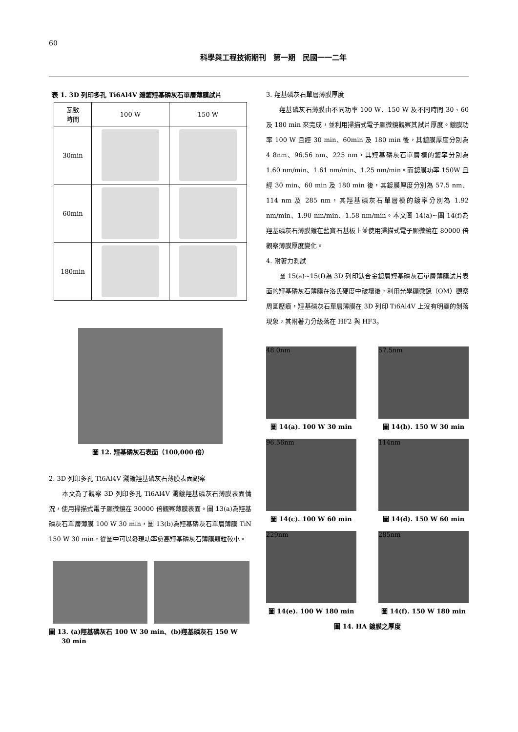60
科學與工程技術期刊　第一期　民國一一二年
表 1. 3D 列印多孔 Ti6Al4V 濺鍍羥基磷灰石單層薄膜試片
| 瓦數 時間 | 100 W | 150 W |
| --- | --- | --- |
| 30min | | |
| 60min | | |
| 180min | | |
圖 12. 羥基磷灰石表面（100,000 倍）
2. 3D 列印多孔 Ti6Al4V 濺鍍羥基磷灰石薄膜表面觀察
　　本文為了觀察 3D 列印多孔 Ti6Al4V 濺鍍羥基磷灰石薄膜表面情況，使用掃描式電子顯微鏡在 30000 倍觀察薄膜表面。圖 13(a)為羥基磷灰石單層薄膜 100 W 30 min，圖 13(b)為羥基磷灰石單層薄膜 TiN 150 W 30 min，從圖中可以發現功率愈高羥基磷灰石薄膜顆粒較小。
圖 13. (a)羥基磷灰石 100 W 30 min、(b)羥基磷灰石 150 W
　　30 min
3. 羥基磷灰石單層薄膜厚度
　　羥基磷灰石薄膜由不同功率 100 W、150 W 及不同時間 30、60 及 180 min 來完成，並利用掃描式電子顯微鏡觀察其試片厚度。鍍膜功率 100 W 且經 30 min、60min 及 180 min 後，其鍍膜厚度分別為 4 8nm、96.56 nm、225 nm，其羥基磷灰石單層模的鍍率分別為 1.60 nm/min、1.61 nm/min、1.25 nm/min。而鍍膜功率 150W 且經 30 min、60 min 及 180 min 後，其鍍膜厚度分別為 57.5 nm、114 nm 及 285 nm，其羥基磷灰石單層模的鍍率分別為 1.92 nm/min、1.90 nm/min、1.58 nm/min。本文圖 14(a)~圖 14(f)為羥基磷灰石薄膜鍍在藍寶石基板上並使用掃描式電子顯微鏡在 80000 倍觀察薄膜厚度變化。
4. 附著力測試
　　圖 15(a)~15(f)為 3D 列印鈦合金鍍層羥基磷灰石單層薄膜試片表面的羥基磷灰石薄膜在洛氏硬度中破壞後，利用光學顯微鏡（OM）觀察周圍壓痕，羥基磷灰石單層薄膜在 3D 列印 Ti6Al4V 上沒有明顯的剝落現象，其附著力分級落在 HF2 與 HF3。
48.0nm
圖 14(a). 100 W 30 min
57.5nm
圖 14(b). 150 W 30 min
96.56nm
圖 14(c). 100 W 60 min
114nm
圖 14(d). 150 W 60 min
229nm
圖 14(e). 100 W 180 min
285nm
圖 14(f). 150 W 180 min
圖 14. HA 鍍膜之厚度